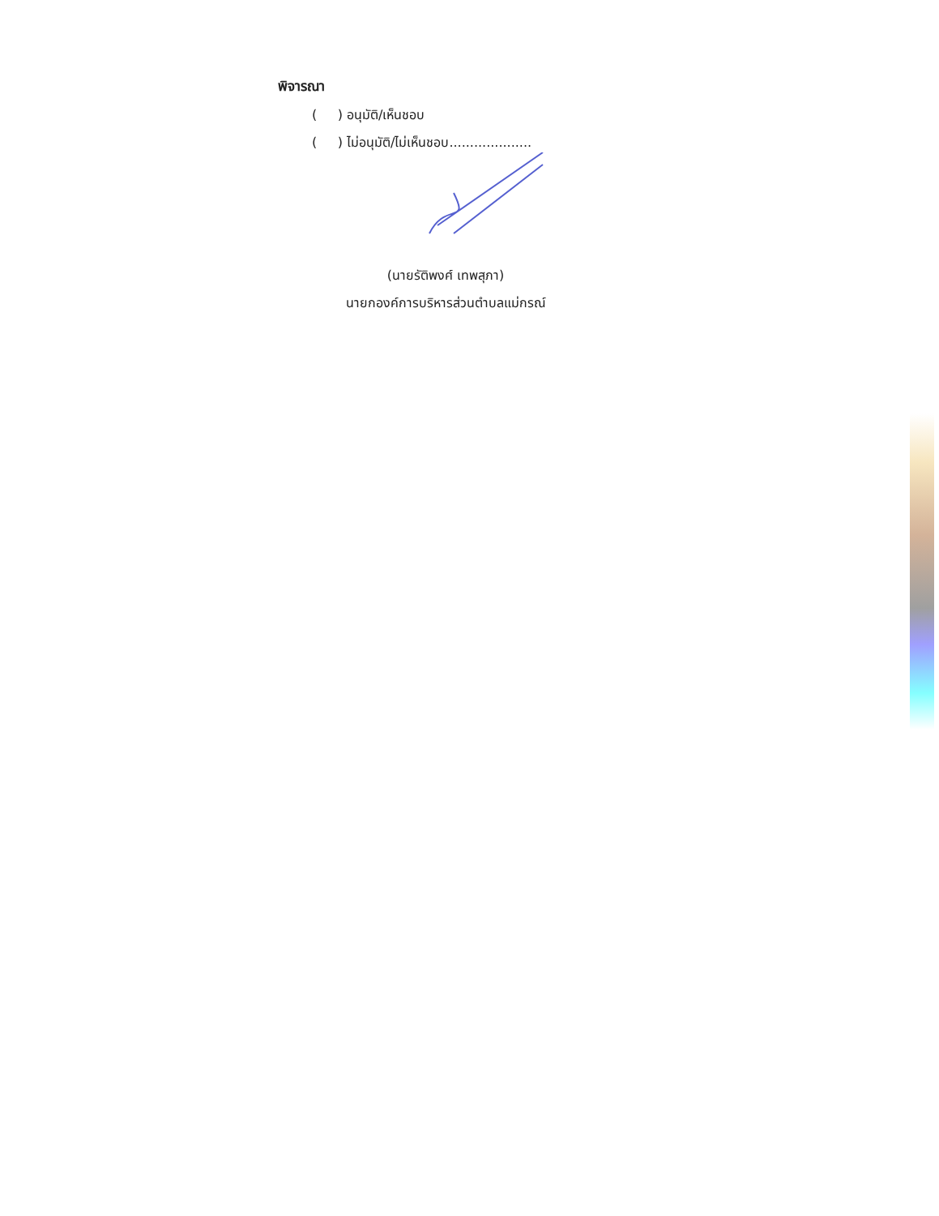พิจารณา
( ) อนุมัติ/เห็นชอบ
( ) ไม่อนุมัติ/ไม่เห็นชอบ....................
(นายรัติพงศ์ เทพสุภา)
นายกองค์การบริหารส่วนตำบลแม่กรณ์